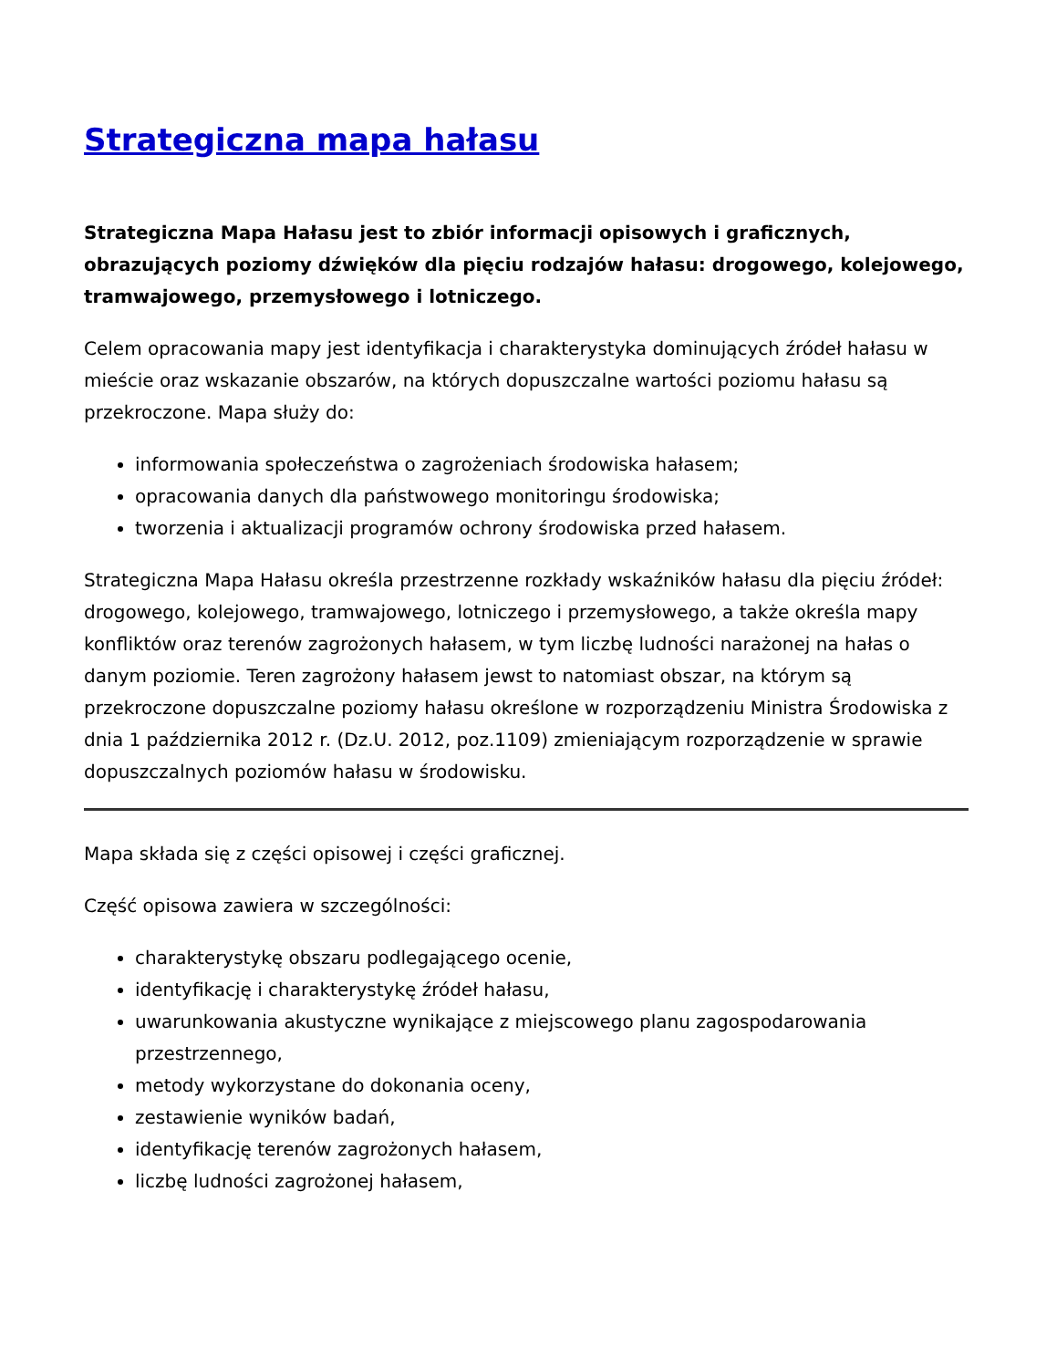Strategiczna mapa hałasu
Strategiczna Mapa Hałasu jest to zbiór informacji opisowych i graficznych, obrazujących poziomy dźwięków dla pięciu rodzajów hałasu: drogowego, kolejowego, tramwajowego, przemysłowego i lotniczego.
Celem opracowania mapy jest identyfikacja i charakterystyka dominujących źródeł hałasu w mieście oraz wskazanie obszarów, na których dopuszczalne wartości poziomu hałasu są przekroczone. Mapa służy do:
informowania społeczeństwa o zagrożeniach środowiska hałasem;
opracowania danych dla państwowego monitoringu środowiska;
tworzenia i aktualizacji programów ochrony środowiska przed hałasem.
Strategiczna Mapa Hałasu określa przestrzenne rozkłady wskaźników hałasu dla pięciu źródeł: drogowego, kolejowego, tramwajowego, lotniczego i przemysłowego, a także określa mapy konfliktów oraz terenów zagrożonych hałasem, w tym liczbę ludności narażonej na hałas o danym poziomie. Teren zagrożony hałasem jewst to natomiast obszar, na którym są przekroczone dopuszczalne poziomy hałasu określone w rozporządzeniu Ministra Środowiska z dnia 1 października 2012 r. (Dz.U. 2012, poz.1109) zmieniającym rozporządzenie w sprawie dopuszczalnych poziomów hałasu w środowisku.
Mapa składa się z części opisowej i części graficznej.
Część opisowa zawiera w szczególności:
charakterystykę obszaru podlegającego ocenie,
identyfikację i charakterystykę źródeł hałasu,
uwarunkowania akustyczne wynikające z miejscowego planu zagospodarowania przestrzennego,
metody wykorzystane do dokonania oceny,
zestawienie wyników badań,
identyfikację terenów zagrożonych hałasem,
liczbę ludności zagrożonej hałasem,